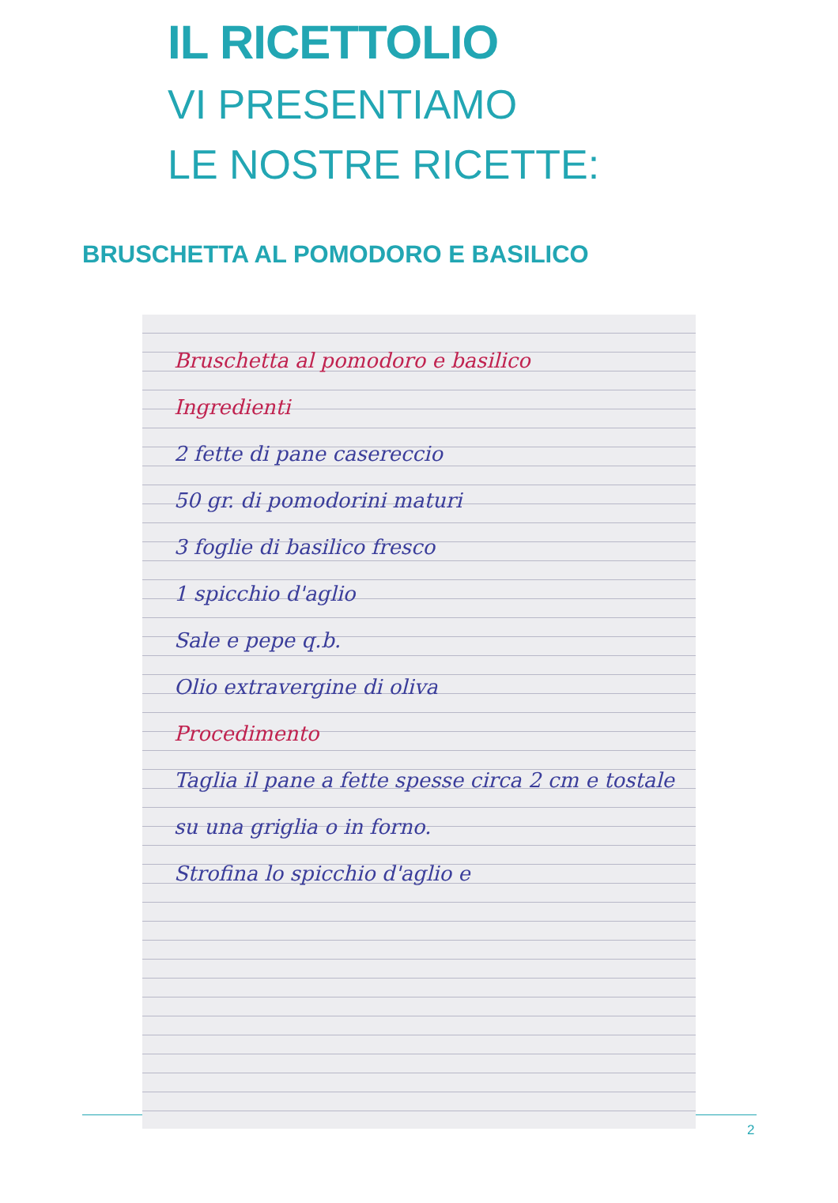IL RICETTOLIO
VI PRESENTIAMO
LE NOSTRE RICETTE:
BRUSCHETTA AL POMODORO E BASILICO
Bruschetta al pomodoro e basilico
Ingredienti
2 fette di pane casereccio
50 gr. di pomodorini maturi
3 foglie di basilico fresco
1 spicchio d'aglio
Sale e pepe q.b.
Olio extravergine di oliva
Procedimento
Taglia il pane a fette spesse circa 2 cm e tostale su una griglia o in forno.
Strofina lo spicchio d'aglio e
2